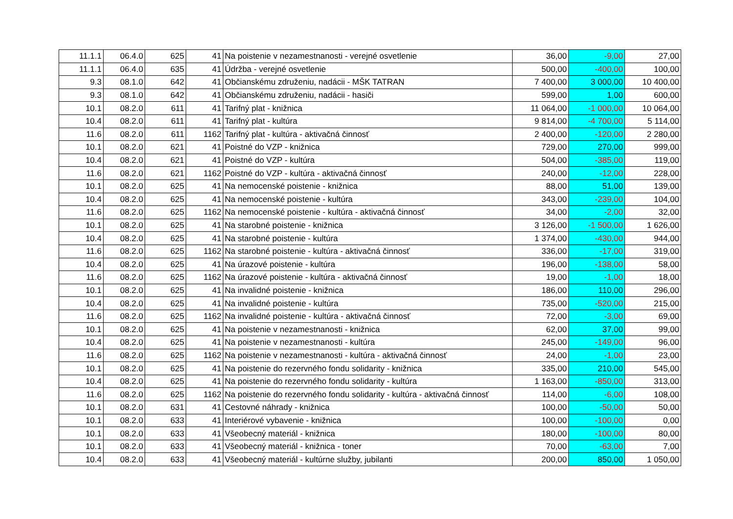| 11.1.1 | 06.4.0 | 625 | 41 | Na poistenie v nezamestnanosti - verejné osvetlenie | 36,00 | -9,00 | 27,00 |
| 11.1.1 | 06.4.0 | 635 | 41 | Údržba - verejné osvetlenie | 500,00 | -400,00 | 100,00 |
| 9.3 | 08.1.0 | 642 | 41 | Občianskému združeniu, nadácii - MŠK TATRAN | 7 400,00 | 3 000,00 | 10 400,00 |
| 9.3 | 08.1.0 | 642 | 41 | Občianskému združeniu, nadácii - hasiči | 599,00 | 1,00 | 600,00 |
| 10.1 | 08.2.0 | 611 | 41 | Tarifný plat - knižnica | 11 064,00 | -1 000,00 | 10 064,00 |
| 10.4 | 08.2.0 | 611 | 41 | Tarifný plat - kultúra | 9 814,00 | -4 700,00 | 5 114,00 |
| 11.6 | 08.2.0 | 611 | 1162 | Tarifný plat - kultúra - aktivačná činnosť | 2 400,00 | -120,00 | 2 280,00 |
| 10.1 | 08.2.0 | 621 | 41 | Poistné do VZP - knižnica | 729,00 | 270,00 | 999,00 |
| 10.4 | 08.2.0 | 621 | 41 | Poistné do VZP - kultúra | 504,00 | -385,00 | 119,00 |
| 11.6 | 08.2.0 | 621 | 1162 | Poistné do VZP - kultúra - aktivačná činnosť | 240,00 | -12,00 | 228,00 |
| 10.1 | 08.2.0 | 625 | 41 | Na nemocenské poistenie - knižnica | 88,00 | 51,00 | 139,00 |
| 10.4 | 08.2.0 | 625 | 41 | Na nemocenské poistenie - kultúra | 343,00 | -239,00 | 104,00 |
| 11.6 | 08.2.0 | 625 | 1162 | Na nemocenské poistenie - kultúra - aktivačná činnosť | 34,00 | -2,00 | 32,00 |
| 10.1 | 08.2.0 | 625 | 41 | Na starobné poistenie - knižnica | 3 126,00 | -1 500,00 | 1 626,00 |
| 10.4 | 08.2.0 | 625 | 41 | Na starobné poistenie - kultúra | 1 374,00 | -430,00 | 944,00 |
| 11.6 | 08.2.0 | 625 | 1162 | Na starobné poistenie - kultúra - aktivačná činnosť | 336,00 | -17,00 | 319,00 |
| 10.4 | 08.2.0 | 625 | 41 | Na úrazové poistenie - kultúra | 196,00 | -138,00 | 58,00 |
| 11.6 | 08.2.0 | 625 | 1162 | Na úrazové poistenie - kultúra - aktivačná činnosť | 19,00 | -1,00 | 18,00 |
| 10.1 | 08.2.0 | 625 | 41 | Na invalidné poistenie - knižnica | 186,00 | 110,00 | 296,00 |
| 10.4 | 08.2.0 | 625 | 41 | Na invalidné poistenie - kultúra | 735,00 | -520,00 | 215,00 |
| 11.6 | 08.2.0 | 625 | 1162 | Na invalidné poistenie - kultúra - aktivačná činnosť | 72,00 | -3,00 | 69,00 |
| 10.1 | 08.2.0 | 625 | 41 | Na poistenie v nezamestnanosti - knižnica | 62,00 | 37,00 | 99,00 |
| 10.4 | 08.2.0 | 625 | 41 | Na poistenie v nezamestnanosti - kultúra | 245,00 | -149,00 | 96,00 |
| 11.6 | 08.2.0 | 625 | 1162 | Na poistenie v nezamestnanosti - kultúra - aktivačná činnosť | 24,00 | -1,00 | 23,00 |
| 10.1 | 08.2.0 | 625 | 41 | Na poistenie do rezervného fondu solidarity - knižnica | 335,00 | 210,00 | 545,00 |
| 10.4 | 08.2.0 | 625 | 41 | Na poistenie do rezervného fondu solidarity - kultúra | 1 163,00 | -850,00 | 313,00 |
| 11.6 | 08.2.0 | 625 | 1162 | Na poistenie do rezervného fondu solidarity - kultúra - aktivačná činnosť | 114,00 | -6,00 | 108,00 |
| 10.1 | 08.2.0 | 631 | 41 | Cestovné náhrady - knižnica | 100,00 | -50,00 | 50,00 |
| 10.1 | 08.2.0 | 633 | 41 | Interiérové vybavenie - knižnica | 100,00 | -100,00 | 0,00 |
| 10.1 | 08.2.0 | 633 | 41 | Všeobecný materiál - knižnica | 180,00 | -100,00 | 80,00 |
| 10.1 | 08.2.0 | 633 | 41 | Všeobecný materiál - knižnica - toner | 70,00 | -63,00 | 7,00 |
| 10.4 | 08.2.0 | 633 | 41 | Všeobecný materiál - kultúrne služby, jubilanti | 200,00 | 850,00 | 1 050,00 |